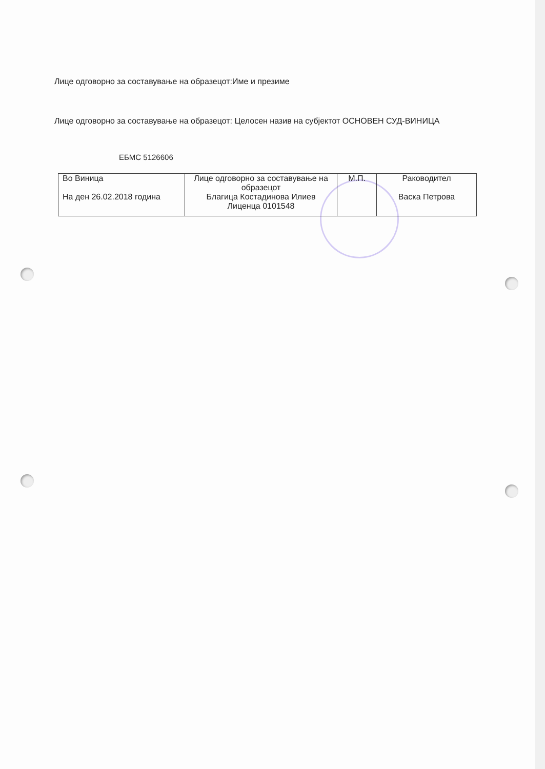Лице одговорно за составување на образецот:Име и презиме
Лице одговорно за составување на образецот: Целосен назив на субјектот ОСНОВЕН СУД-ВИНИЦА
ЕБМС 5126606
| Во Виница На ден 26.02.2018 година | Лице одговорно за составување на образецот Благица Костадинова Илиев Лиценца 0101548 | М.П. | Раководител Васка Петрова |